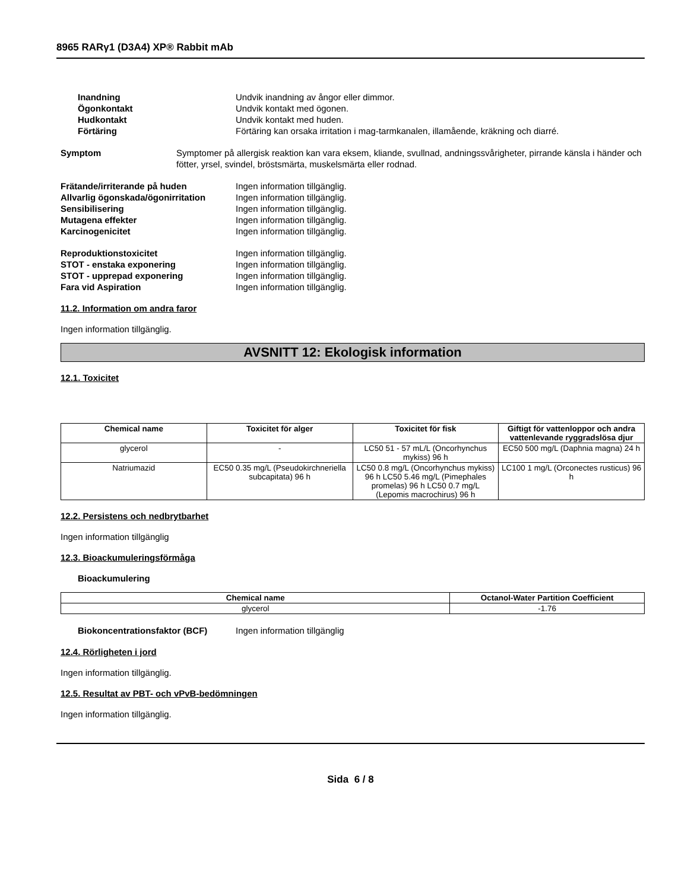8965 RARγ1 (D3A4) XP® Rabbit mAb
Inandning Undvik inandning av ångor eller dimmor.
Ögonkontakt Undvik kontakt med ögonen.
Hudkontakt Undvik kontakt med huden.
Förtäring Förtäring kan orsaka irritation i mag-tarmkanalen, illamående, kräkning och diarré.
Symptom Symptomer på allergisk reaktion kan vara eksem, kliande, svullnad, andningssvårigheter, pirrande känsla i händer och fötter, yrsel, svindel, bröstsmärta, muskelsmärta eller rodnad.
Frätande/irriterande på huden Ingen information tillgänglig.
Allvarlig ögonskada/ögonirritation
Ingen information tillgänglig.
Sensibilisering Ingen information tillgänglig.
Mutagena effekter Ingen information tillgänglig.
Karcinogenicitet Ingen information tillgänglig.
Reproduktionstoxicitet Ingen information tillgänglig.
STOT - enstaka exponering Ingen information tillgänglig.
STOT - upprepad exponering Ingen information tillgänglig.
Fara vid Aspiration Ingen information tillgänglig.
11.2. Information om andra faror
Ingen information tillgänglig.
AVSNITT 12: Ekologisk information
12.1. Toxicitet
| Chemical name | Toxicitet för alger | Toxicitet för fisk | Giftigt för vattenloppor och andra vattenlevande ryggradslösa djur |
| --- | --- | --- | --- |
| glycerol | - | LC50 51 - 57 mL/L (Oncorhynchus mykiss) 96 h | EC50 500 mg/L (Daphnia magna) 24 h |
| Natriumazid | EC50 0.35 mg/L (Pseudokirchneriella subcapitata) 96 h | LC50 0.8 mg/L (Oncorhynchus mykiss) 96 h LC50 5.46 mg/L (Pimephales promelas) 96 h LC50 0.7 mg/L (Lepomis macrochirus) 96 h | LC100 1 mg/L (Orconectes rusticus) 96 h |
12.2. Persistens och nedbrytbarhet
Ingen information tillgänglig
12.3. Bioackumuleringsförmåga
Bioackumulering
| Chemical name | Octanol-Water Partition Coefficient |
| --- | --- |
| glycerol | -1.76 |
Biokoncentrationsfaktor (BCF) Ingen information tillgänglig
12.4. Rörligheten i jord
Ingen information tillgänglig.
12.5. Resultat av PBT- och vPvB-bedömningen
Ingen information tillgänglig.
Sida 6 / 8